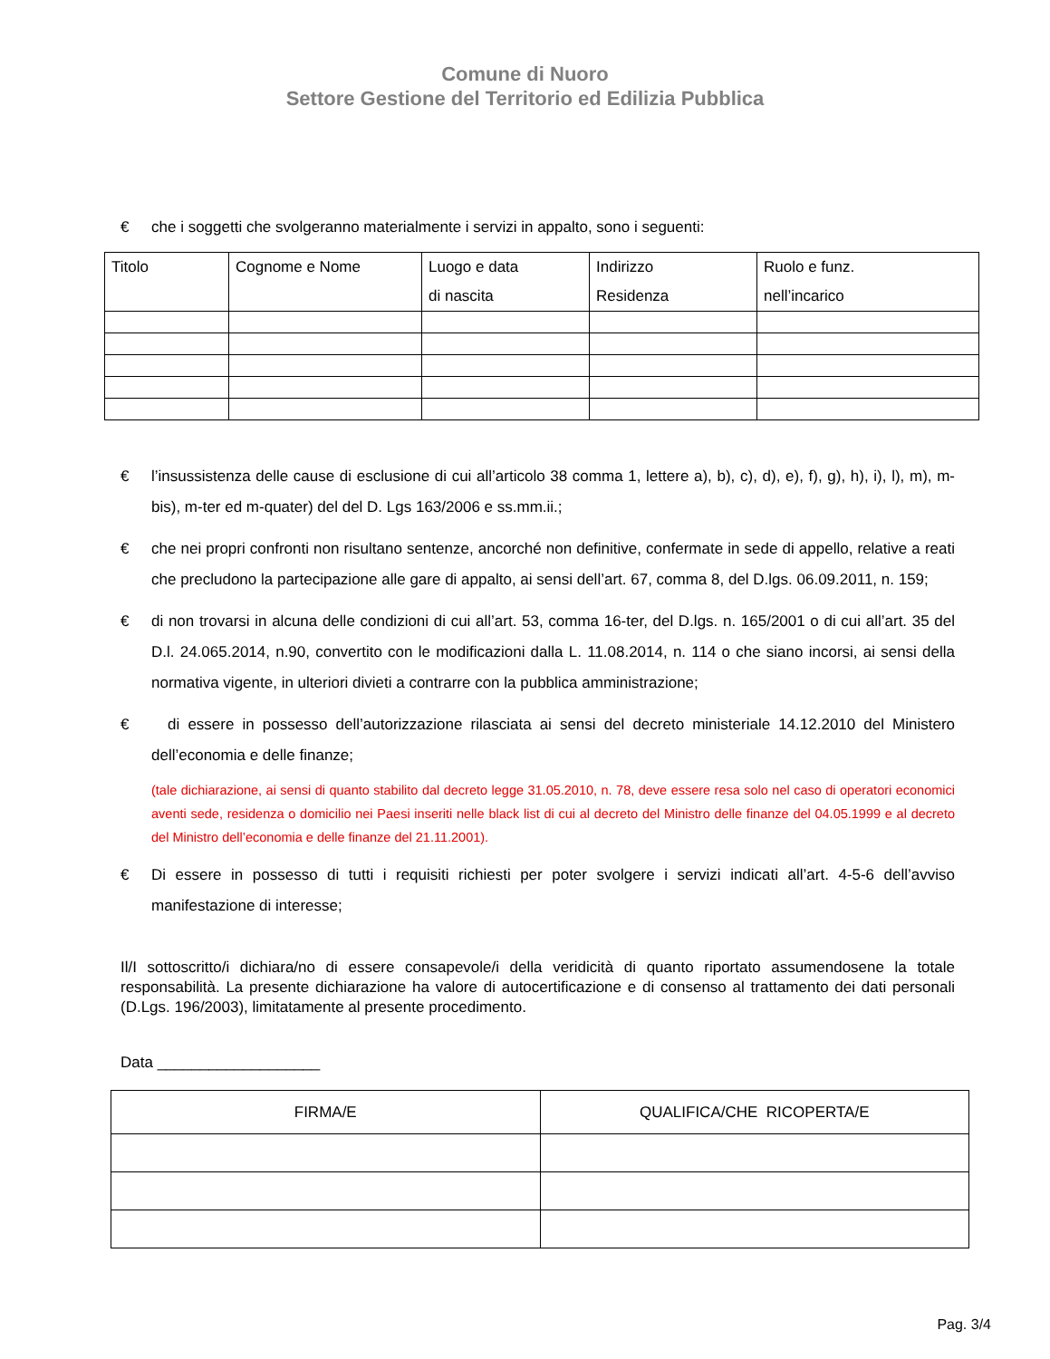Comune di Nuoro
Settore Gestione del Territorio ed Edilizia Pubblica
€ che i soggetti che svolgeranno materialmente i servizi in appalto, sono i seguenti:
| Titolo | Cognome e Nome | Luogo e data di nascita | Indirizzo Residenza | Ruolo e funz. nell’incarico |
| --- | --- | --- | --- | --- |
€ l’insussistenza delle cause di esclusione di cui all’articolo 38 comma 1, lettere a), b), c), d), e), f), g), h), i), l), m), m-bis), m-ter ed m-quater) del del D. Lgs 163/2006 e ss.mm.ii.;
€ che nei propri confronti non risultano sentenze, ancorché non definitive, confermate in sede di appello, relative a reati che precludono la partecipazione alle gare di appalto, ai sensi dell’art. 67, comma 8, del D.lgs. 06.09.2011, n. 159;
€ di non trovarsi in alcuna delle condizioni di cui all’art. 53, comma 16-ter, del D.lgs. n. 165/2001 o di cui all’art. 35 del D.l. 24.065.2014, n.90, convertito con le modificazioni dalla L. 11.08.2014, n. 114 o che siano incorsi, ai sensi della normativa vigente, in ulteriori divieti a contrarre con la pubblica amministrazione;
€ di essere in possesso dell’autorizzazione rilasciata ai sensi del decreto ministeriale 14.12.2010 del Ministero dell’economia e delle finanze;
(tale dichiarazione, ai sensi di quanto stabilito dal decreto legge 31.05.2010, n. 78, deve essere resa solo nel caso di operatori economici aventi sede, residenza o domicilio nei Paesi inseriti nelle black list di cui al decreto del Ministro delle finanze del 04.05.1999 e al decreto del Ministro dell’economia e delle finanze del 21.11.2001).
€ Di essere in possesso di tutti i requisiti richiesti per poter svolgere i servizi indicati all’art. 4-5-6 dell’avviso manifestazione di interesse;
Il/I sottoscritto/i dichiara/no di essere consapevole/i della veridicità di quanto riportato assumendosene la totale responsabilità. La presente dichiarazione ha valore di autocertificazione e di consenso al trattamento dei dati personali (D.Lgs. 196/2003), limitatamente al presente procedimento.
Data ___________________
| FIRMA/E | QUALIFICA/CHE RICOPERTA/E |
| --- | --- |
Pag. 3/4